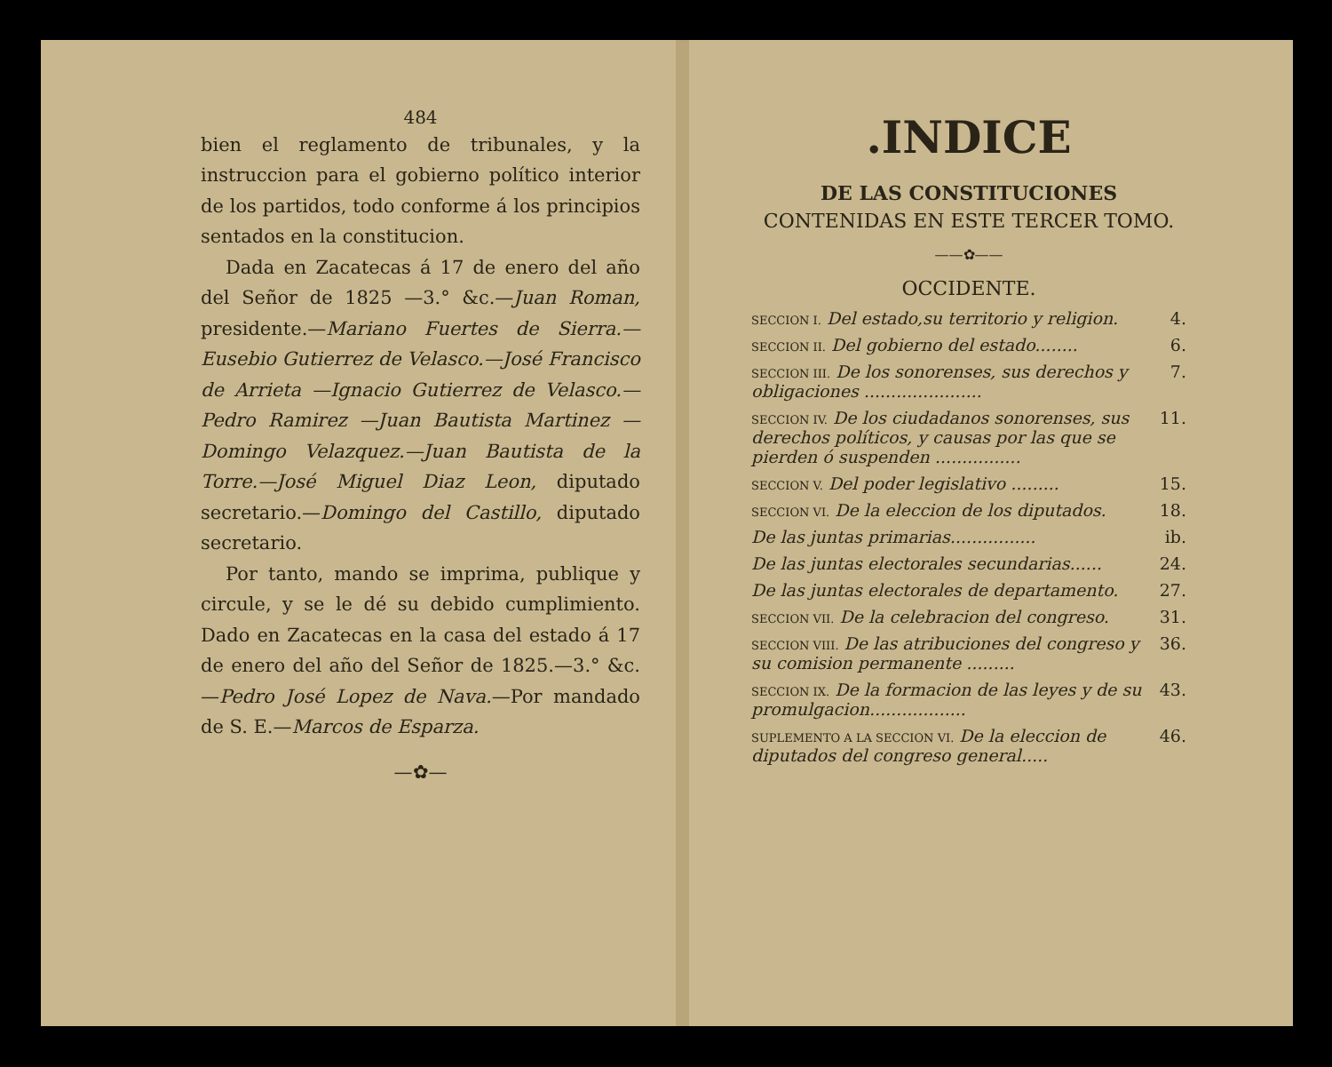484
bien el reglamento de tribunales, y la instruccion para el gobierno político interior de los partidos, todo conforme á los principios sentados en la constitucion.
Dada en Zacatecas á 17 de enero del año del Señor de 1825 —3.° &c.—Juan Roman, presidente.—Mariano Fuertes de Sierra.—Eusebio Gutierrez de Velasco.—José Francisco de Arrieta —Ignacio Gutierrez de Velasco.—Pedro Ramirez —Juan Bautista Martinez —Domingo Velazquez.—Juan Bautista de la Torre.—José Miguel Diaz Leon, diputado secretario.—Domingo del Castillo, diputado secretario.
Por tanto, mando se imprima, publique y circule, y se le dé su debido cumplimiento. Dado en Zacatecas en la casa del estado á 17 de enero del año del Señor de 1825.—3.° &c. —Pedro José Lopez de Nava.—Por mandado de S. E.—Marcos de Esparza.
—✿—
.INDICE
DE LAS CONSTITUCIONES
CONTENIDAS EN ESTE TERCER TOMO.
——✿——
OCCIDENTE.
| SECCION I. Del estado,su territorio y religion. | 4. |
| SECCION II. Del gobierno del estado........ | 6. |
| SECCION III. De los sonorenses, sus derechos y obligaciones ...................... | 7. |
| SECCION IV. De los ciudadanos sonorenses, sus derechos políticos, y causas por las que se pierden ó suspenden ................ | 11. |
| SECCION V. Del poder legislativo ......... | 15. |
| SECCION VI. De la eleccion de los diputados. | 18. |
| De las juntas primarias................ | ib. |
| De las juntas electorales secundarias...... | 24. |
| De las juntas electorales de departamento. | 27. |
| SECCION VII. De la celebracion del congreso. | 31. |
| SECCION VIII. De las atribuciones del congreso y su comision permanente ......... | 36. |
| SECCION IX. De la formacion de las leyes y de su promulgacion.................. | 43. |
| SUPLEMENTO A LA SECCION VI. De la eleccion de diputados del congreso general..... | 46. |